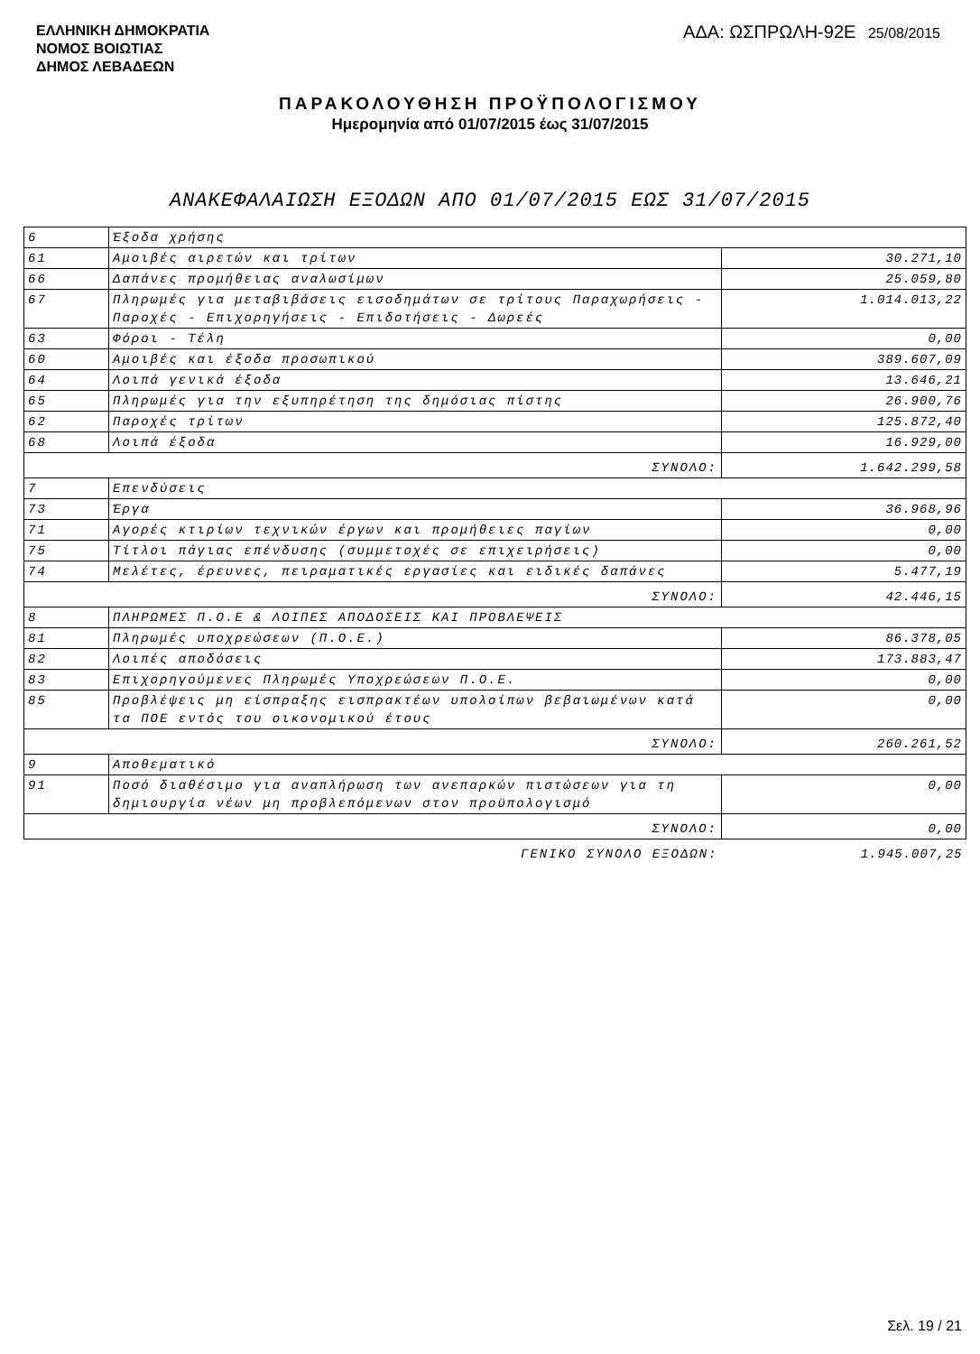ΕΛΛΗΝΙΚΗ ΔΗΜΟΚΡΑΤΙΑ
ΝΟΜΟΣ ΒΟΙΩΤΙΑΣ
ΔΗΜΟΣ ΛΕΒΑΔΕΩΝ
ΑΔΑ: ΩΣΠΡΩΛΗ-92Ε 25/08/2015
ΠΑΡΑΚΟΛΟΥΘΗΣΗ ΠΡΟΫΠΟΛΟΓΙΣΜΟΥ
Ημερομηνία από 01/07/2015 έως 31/07/2015
ΑΝΑΚΕΦΑΛΑΙΩΣΗ ΕΞΟΔΩΝ ΑΠΟ 01/07/2015 ΕΩΣ 31/07/2015
| 6 | Έξοδα χρήσης | |
| 61 | Αμοιβές αιρετών και τρίτων | 30.271,10 |
| 66 | Δαπάνες προμήθειας αναλωσίμων | 25.059,80 |
| 67 | Πληρωμές για μεταβιβάσεις εισοδημάτων σε τρίτους Παραχωρήσεις - Παροχές - Επιχορηγήσεις - Επιδοτήσεις - Δωρεές | 1.014.013,22 |
| 63 | Φόροι - Τέλη | 0,00 |
| 60 | Αμοιβές και έξοδα προσωπικού | 389.607,09 |
| 64 | Λοιπά γενικά έξοδα | 13.646,21 |
| 65 | Πληρωμές για την εξυπηρέτηση της δημόσιας πίστης | 26.900,76 |
| 62 | Παροχές τρίτων | 125.872,40 |
| 68 | Λοιπά έξοδα | 16.929,00 |
| ΣΥΝΟΛΟ: | | 1.642.299,58 |
| 7 | Επενδύσεις | |
| 73 | Έργα | 36.968,96 |
| 71 | Αγορές κτιρίων τεχνικών έργων και προμήθειες παγίων | 0,00 |
| 75 | Τίτλοι πάγιας επένδυσης (συμμετοχές σε επιχειρήσεις) | 0,00 |
| 74 | Μελέτες, έρευνες, πειραματικές εργασίες και ειδικές δαπάνες | 5.477,19 |
| ΣΥΝΟΛΟ: | | 42.446,15 |
| 8 | ΠΛΗΡΩΜΕΣ Π.Ο.Ε & ΛΟΙΠΕΣ ΑΠΟΔΟΣΕΙΣ ΚΑΙ ΠΡΟΒΛΕΨΕΙΣ | |
| 81 | Πληρωμές υποχρεώσεων (Π.Ο.Ε.) | 86.378,05 |
| 82 | Λοιπές αποδόσεις | 173.883,47 |
| 83 | Επιχορηγούμενες Πληρωμές Υποχρεώσεων Π.Ο.Ε. | 0,00 |
| 85 | Προβλέψεις μη είσπραξης εισπρακτέων υπολοίπων βεβαιωμένων κατά τα ΠΟΕ εντός του οικονομικού έτους | 0,00 |
| ΣΥΝΟΛΟ: | | 260.261,52 |
| 9 | Αποθεματικό | |
| 91 | Ποσό διαθέσιμο για αναπλήρωση των ανεπαρκών πιστώσεων για τη δημιουργία νέων μη προβλεπόμενων στον προϋπολογισμό | 0,00 |
| ΣΥΝΟΛΟ: | | 0,00 |
| ΓΕΝΙΚΟ ΣΥΝΟΛΟ ΕΞΟΔΩΝ: | | 1.945.007,25 |
Σελ. 19 / 21